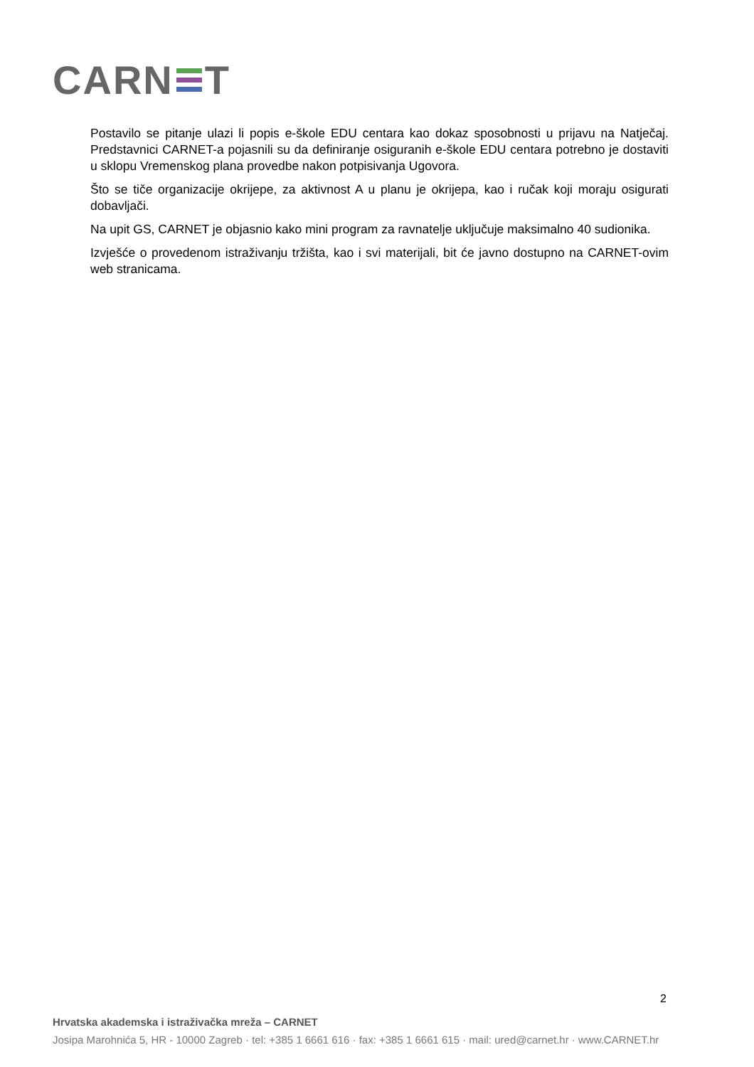CARN T
Postavilo se pitanje ulazi li popis e-škole EDU centara kao dokaz sposobnosti u prijavu na Natječaj. Predstavnici CARNET-a pojasnili su da definiranje osiguranih e-škole EDU centara potrebno je dostaviti u sklopu Vremenskog plana provedbe nakon potpisivanja Ugovora.
Što se tiče organizacije okrijepe, za aktivnost A u planu je okrijepa, kao i ručak koji moraju osigurati dobavljači.
Na upit GS, CARNET je objasnio kako mini program za ravnatelje uključuje maksimalno 40 sudionika.
Izvješće o provedenom istraživanju tržišta, kao i svi materijali, bit će javno dostupno na CARNET-ovim web stranicama.
2
Hrvatska akademska i istraživačka mreža – CARNET
Josipa Marohnića 5, HR - 10000 Zagreb · tel: +385 1 6661 616 · fax: +385 1 6661 615 · mail: ured@carnet.hr · www.CARNET.hr